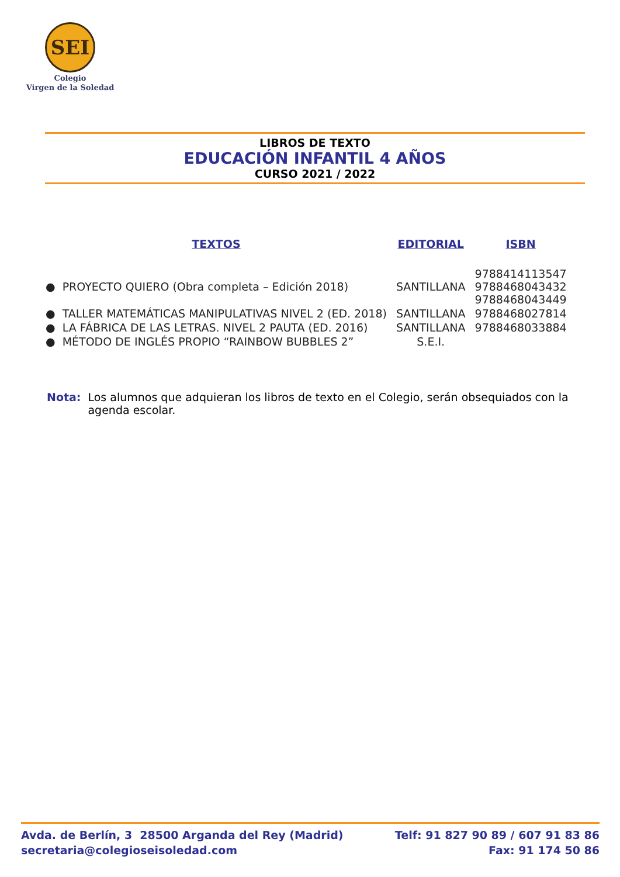SEI
Colegio
Virgen de la Soledad
LIBROS DE TEXTO
EDUCACIÓN INFANTIL 4 AÑOS
CURSO 2021 / 2022
| TEXTOS | EDITORIAL | ISBN |
| --- | --- | --- |
| ● PROYECTO QUIERO (Obra completa – Edición 2018) | SANTILLANA | 9788414113547 9788468043432 9788468043449 |
| ● TALLER MATEMÁTICAS MANIPULATIVAS NIVEL 2 (ED. 2018) | SANTILLANA | 9788468027814 |
| ● LA FÁBRICA DE LAS LETRAS. NIVEL 2 PAUTA (ED. 2016) | SANTILLANA | 9788468033884 |
| ● MÉTODO DE INGLÉS PROPIO “RAINBOW BUBBLES 2” | S.E.I. | |
Nota: Los alumnos que adquieran los libros de texto en el Colegio, serán obsequiados con la agenda escolar.
Avda. de Berlín, 3 28500 Arganda del Rey (Madrid)
secretaria@colegioseisoledad.com
Telf: 91 827 90 89 / 607 91 83 86
Fax: 91 174 50 86